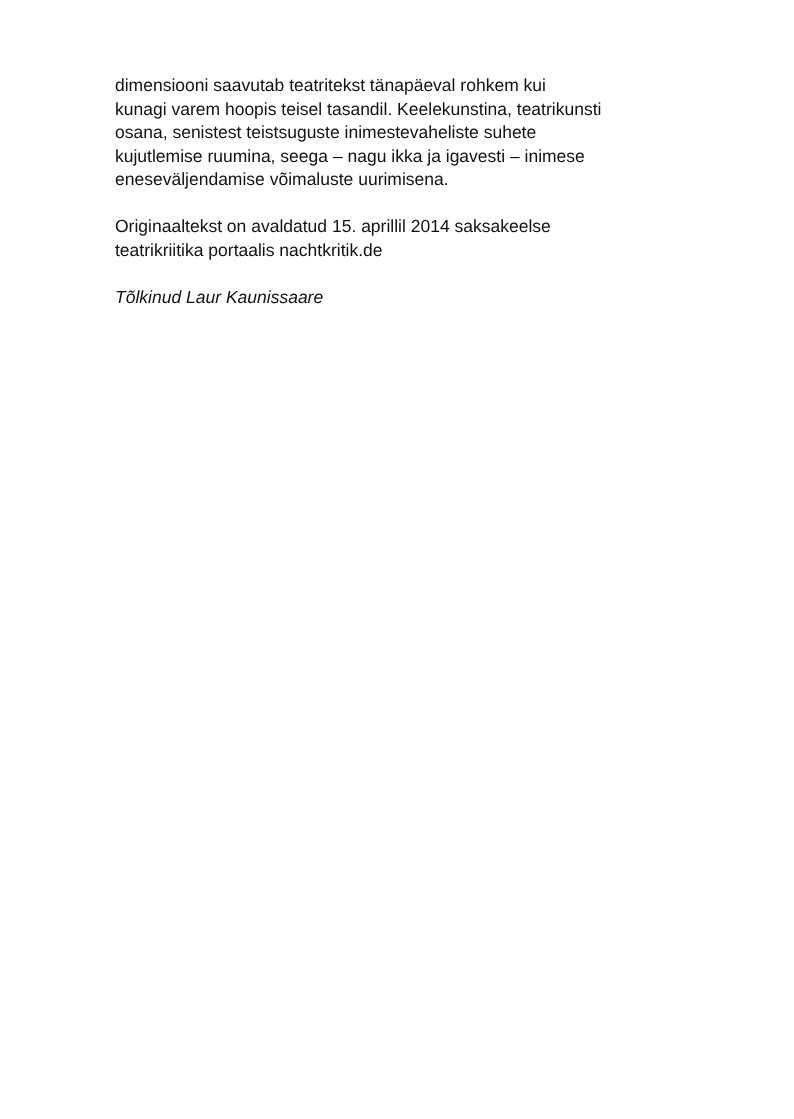dimensiooni saavutab teatritekst tänapäeval rohkem kui
kunagi varem hoopis teisel tasandil. Keelekunstina, teatrikunsti
osana, senistest teistsuguste inimestevaheliste suhete
kujutlemise ruumina, seega – nagu ikka ja igavesti – inimese
eneseväljendamise võimaluste uurimisena.
Originaaltekst on avaldatud 15. aprillil 2014 saksakeelse
teatrikriitika portaalis nachtkritik.de
Tõlkinud Laur Kaunissaare